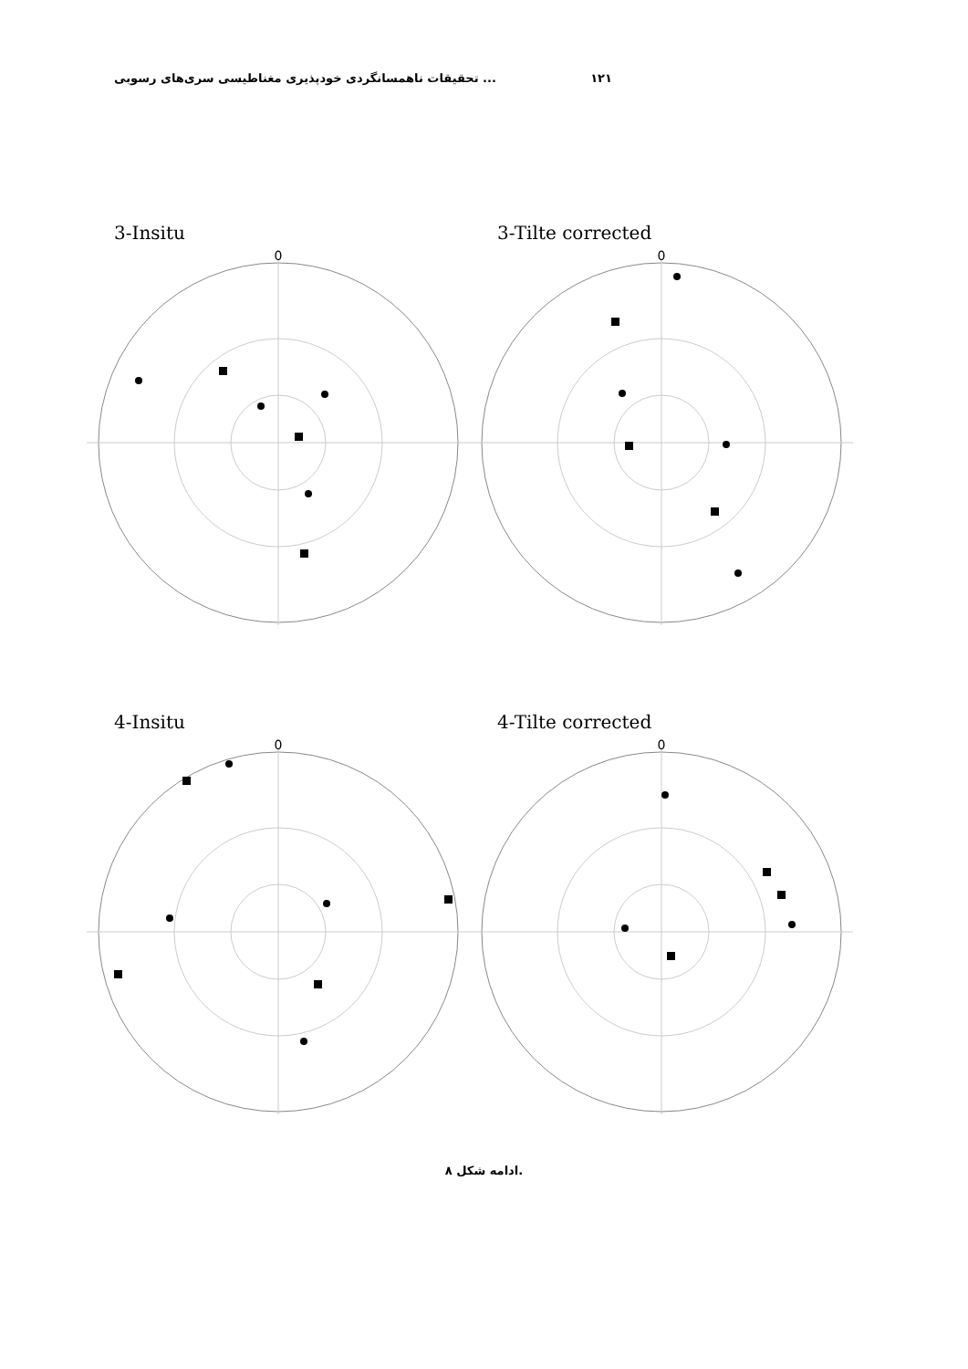تحقیقات ناهمسانگردی خودپذیری مغناطیسی سری‌های رسوبی ... ۱۲۱
3-Insitu
0
3-Tilte corrected
0
4-Insitu
0
4-Tilte corrected
0
ادامه شکل ۸.